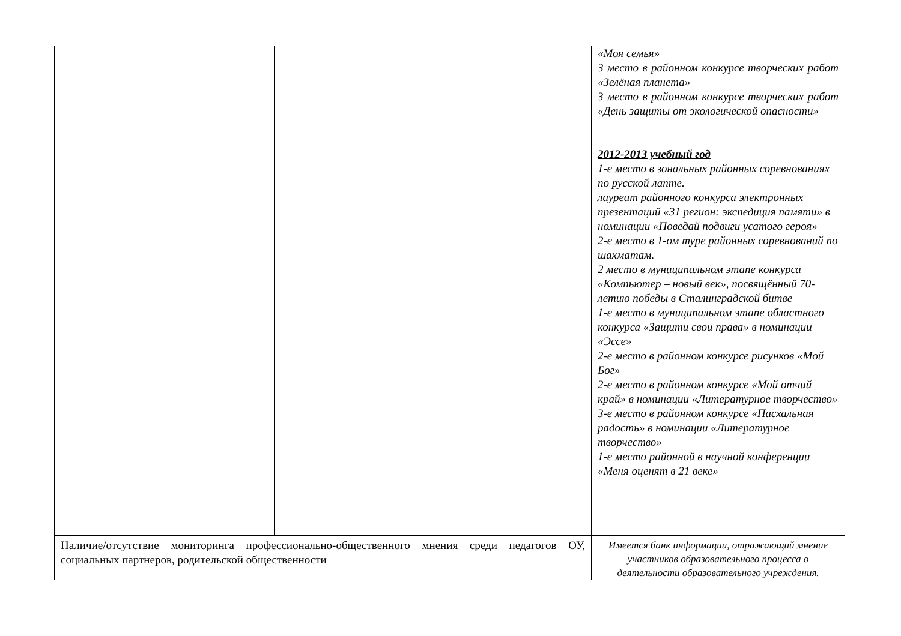| | | «Моя семья» 3 место в районном конкурсе творческих работ «Зелёная планета» 3 место в районном конкурсе творческих работ «День защиты от экологической опасности» 2012-2013 учебный год 1-е место в зональных районных соревнованиях по русской лапте. лауреат районного конкурса электронных презентаций «31 регион: экспедиция памяти» в номинации «Поведай подвиги усатого героя» 2-е место в 1-ом туре районных соревнований по шахматам. 2 место в муниципальном этапе конкурса «Компьютер – новый век», посвящённый 70-летию победы в Сталинградской битве 1-е место в муниципальном этапе областного конкурса «Защити свои права» в номинации «Эссе» 2-е место в районном конкурсе рисунков «Мой Бог» 2-е место в районном конкурсе «Мой отчий край» в номинации «Литературное творчество» 3-е место в районном конкурсе «Пасхальная радость» в номинации «Литературное творчество» 1-е место районной в научной конференции «Меня оценят в 21 веке» |
| Наличие/отсутствие мониторинга профессионально-общественного мнения среди педагогов ОУ, социальных партнеров, родительской общественности | | Имеется банк информации, отражающий мнение участников образовательного процесса о деятельности образовательного учреждения. |